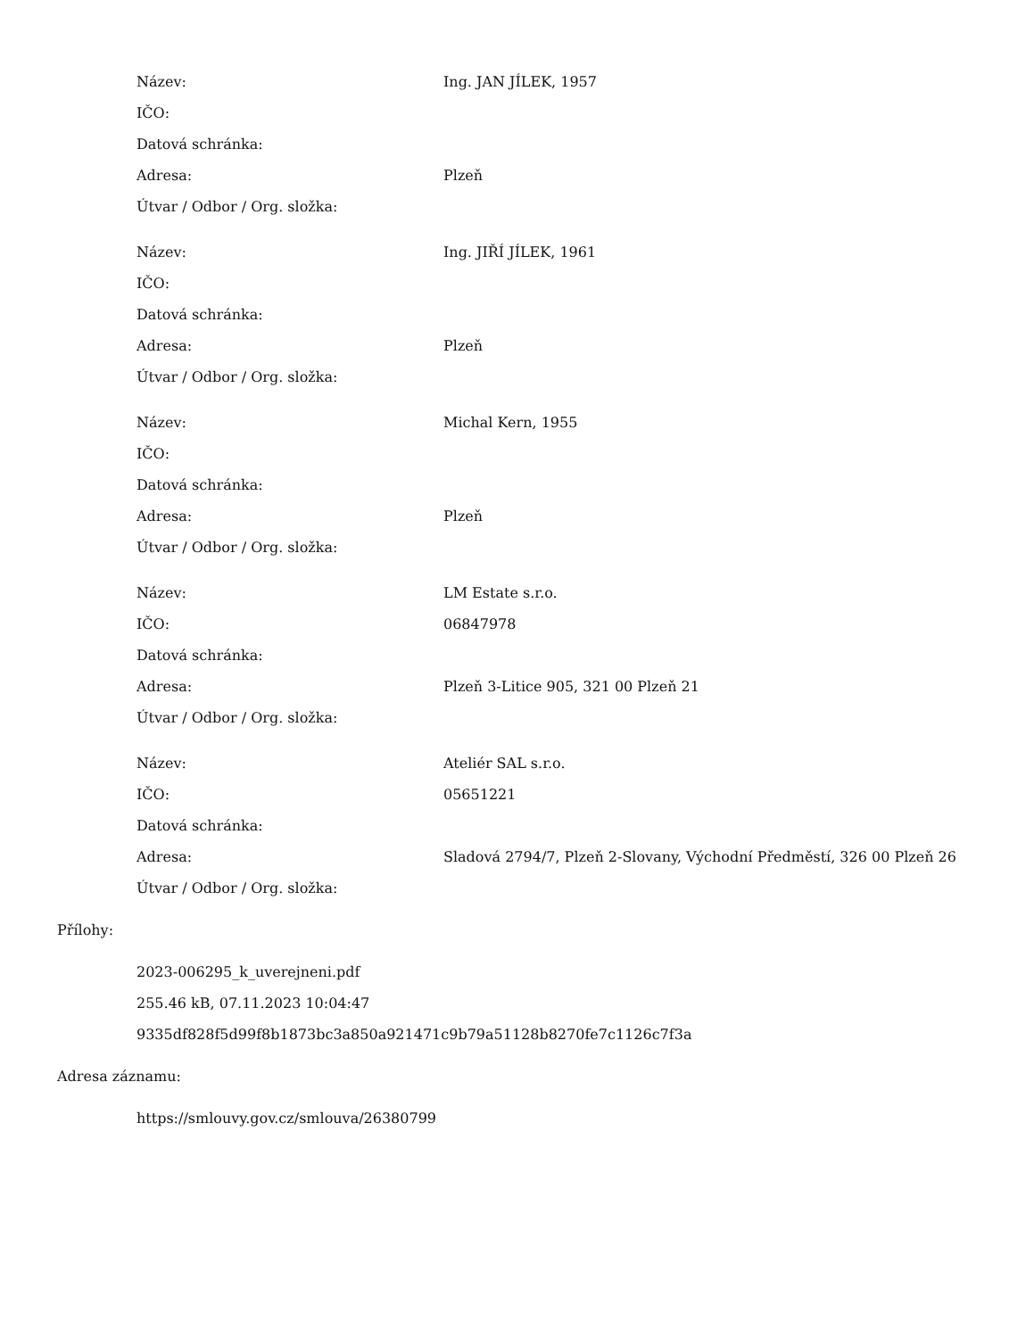| Název: | Ing. JAN JÍLEK, 1957 |
| IČO: | |
| Datová schránka: | |
| Adresa: | Plzeň |
| Útvar / Odbor / Org. složka: | |
| Název: | Ing. JIŘÍ JÍLEK, 1961 |
| IČO: | |
| Datová schránka: | |
| Adresa: | Plzeň |
| Útvar / Odbor / Org. složka: | |
| Název: | Michal Kern, 1955 |
| IČO: | |
| Datová schránka: | |
| Adresa: | Plzeň |
| Útvar / Odbor / Org. složka: | |
| Název: | LM Estate s.r.o. |
| IČO: | 06847978 |
| Datová schránka: | |
| Adresa: | Plzeň 3-Litice 905, 321 00 Plzeň 21 |
| Útvar / Odbor / Org. složka: | |
| Název: | Ateliér SAL s.r.o. |
| IČO: | 05651221 |
| Datová schránka: | |
| Adresa: | Sladová 2794/7, Plzeň 2-Slovany, Východní Předměstí, 326 00 Plzeň 26 |
| Útvar / Odbor / Org. složka: | |
Přílohy:
2023-006295_k_uverejneni.pdf
255.46 kB, 07.11.2023 10:04:47
9335df828f5d99f8b1873bc3a850a921471c9b79a51128b8270fe7c1126c7f3a
Adresa záznamu:
https://smlouvy.gov.cz/smlouva/26380799